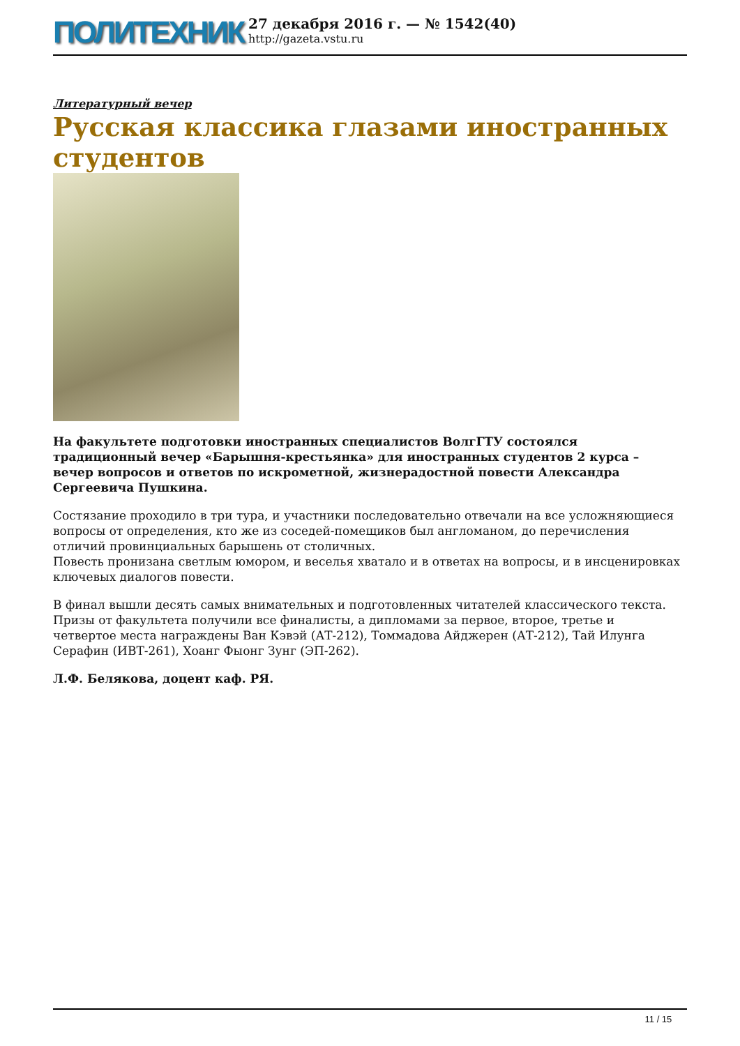ПОЛИТЕХНИК
27 декабря 2016 г. — № 1542(40)
http://gazeta.vstu.ru
Литературный вечер
Русская классика глазами иностранных студентов
На факультете подготовки иностранных специалистов ВолгГТУ состоялся традиционный вечер «Барышня-крестьянка» для иностранных студентов 2 курса – вечер вопросов и ответов по искрометной, жизнерадостной повести Александра Сергеевича Пушкина.
Состязание проходило в три тура, и участники последовательно отвечали на все усложняющиеся вопросы от определения, кто же из соседей-помещиков был англоманом, до перечисления отличий провинциальных барышень от столичных.
Повесть пронизана светлым юмором, и веселья хватало и в ответах на вопросы, и в инсценировках ключевых диалогов повести.
В финал вышли десять самых внимательных и подготовленных читателей классического текста. Призы от факультета получили все финалисты, а дипломами за первое, второе, третье и четвертое места награждены Ван Кэвэй (АТ-212), Томмадова Айджерен (АТ-212), Тай Илунга Серафин (ИВТ-261), Хоанг Фыонг Зунг (ЭП-262).
Л.Ф. Белякова, доцент каф. РЯ.
11 / 15